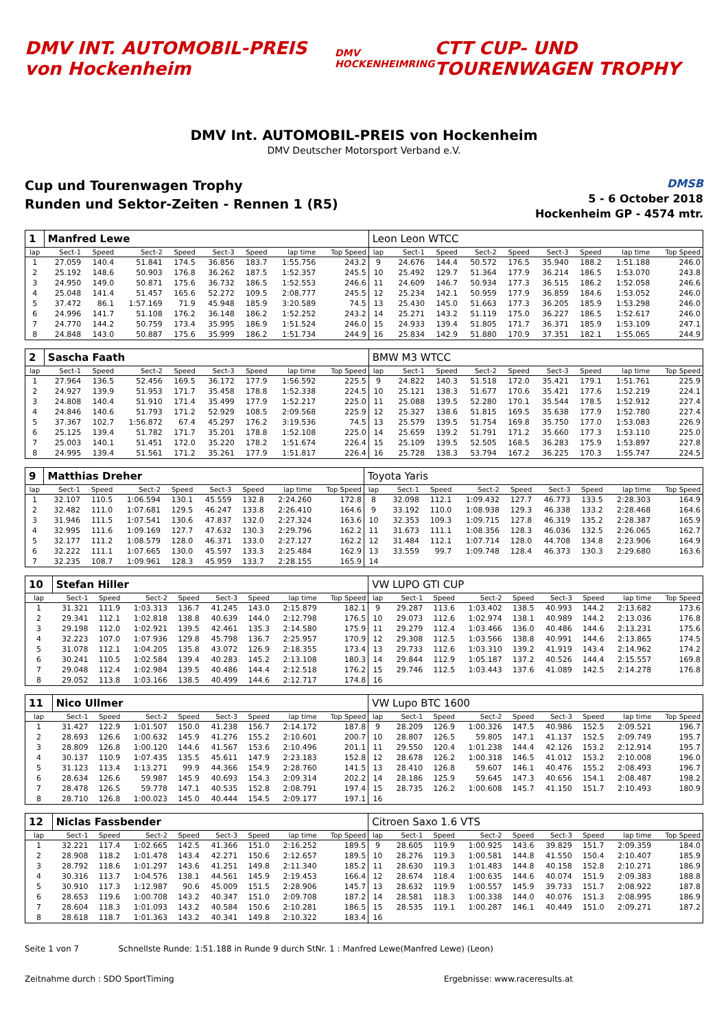DMV INT. AUTOMOBIL-PREIS von Hockenheim
DMV HOCKENHEIMRING
CTT CUP- UND TOURENWAGEN TROPHY
DMV Int. AUTOMOBIL-PREIS von Hockenheim
DMV Deutscher Motorsport Verband e.V.
Cup und Tourenwagen Trophy
Runden und Sektor-Zeiten - Rennen 1 (R5)
DMSB
5 - 6 October 2018
Hockenheim GP - 4574 mtr.
| 1 | Manfred Lewe | | | | | | | | Leon Leon WTCC | | | | | | | | |
| lap | Sect-1 | Speed | Sect-2 | Speed | Sect-3 | Speed | lap time | Top Speed | lap | Sect-1 | Speed | Sect-2 | Speed | Sect-3 | Speed | lap time | Top Speed |
| 1 | 27.059 | 140.4 | 51.841 | 174.5 | 36.856 | 183.7 | 1:55.756 | 243.2 | 9 | 24.676 | 144.4 | 50.572 | 176.5 | 35.940 | 188.2 | 1:51.188 | 246.0 |
| 2 | 25.192 | 148.6 | 50.903 | 176.8 | 36.262 | 187.5 | 1:52.357 | 245.5 | 10 | 25.492 | 129.7 | 51.364 | 177.9 | 36.214 | 186.5 | 1:53.070 | 243.8 |
| 3 | 24.950 | 149.0 | 50.871 | 175.6 | 36.732 | 186.5 | 1:52.553 | 246.6 | 11 | 24.609 | 146.7 | 50.934 | 177.3 | 36.515 | 186.2 | 1:52.058 | 246.6 |
| 4 | 25.048 | 141.4 | 51.457 | 165.6 | 52.272 | 109.5 | 2:08.777 | 245.5 | 12 | 25.234 | 142.1 | 50.959 | 177.9 | 36.859 | 184.6 | 1:53.052 | 246.0 |
| 5 | 37.472 | 86.1 | 1:57.169 | 71.9 | 45.948 | 185.9 | 3:20.589 | 74.5 | 13 | 25.430 | 145.0 | 51.663 | 177.3 | 36.205 | 185.9 | 1:53.298 | 246.0 |
| 6 | 24.996 | 141.7 | 51.108 | 176.2 | 36.148 | 186.2 | 1:52.252 | 243.2 | 14 | 25.271 | 143.2 | 51.119 | 175.0 | 36.227 | 186.5 | 1:52.617 | 246.0 |
| 7 | 24.770 | 144.2 | 50.759 | 173.4 | 35.995 | 186.9 | 1:51.524 | 246.0 | 15 | 24.933 | 139.4 | 51.805 | 171.7 | 36.371 | 185.9 | 1:53.109 | 247.1 |
| 8 | 24.848 | 143.0 | 50.887 | 175.6 | 35.999 | 186.2 | 1:51.734 | 244.9 | 16 | 25.834 | 142.9 | 51.880 | 170.9 | 37.351 | 182.1 | 1:55.065 | 244.9 |
| 2 | Sascha Faath | | | | | | | | BMW M3 WTCC | | | | | | | | |
| lap | Sect-1 | Speed | Sect-2 | Speed | Sect-3 | Speed | lap time | Top Speed | lap | Sect-1 | Speed | Sect-2 | Speed | Sect-3 | Speed | lap time | Top Speed |
| 1 | 27.964 | 136.5 | 52.456 | 169.5 | 36.172 | 177.9 | 1:56.592 | 225.5 | 9 | 24.822 | 140.3 | 51.518 | 172.0 | 35.421 | 179.1 | 1:51.761 | 225.9 |
| 2 | 24.927 | 139.9 | 51.953 | 171.7 | 35.458 | 178.8 | 1:52.338 | 224.5 | 10 | 25.121 | 138.3 | 51.677 | 170.6 | 35.421 | 177.6 | 1:52.219 | 224.1 |
| 3 | 24.808 | 140.4 | 51.910 | 171.4 | 35.499 | 177.9 | 1:52.217 | 225.0 | 11 | 25.088 | 139.5 | 52.280 | 170.1 | 35.544 | 178.5 | 1:52.912 | 227.4 |
| 4 | 24.846 | 140.6 | 51.793 | 171.2 | 52.929 | 108.5 | 2:09.568 | 225.9 | 12 | 25.327 | 138.6 | 51.815 | 169.5 | 35.638 | 177.9 | 1:52.780 | 227.4 |
| 5 | 37.367 | 102.7 | 1:56.872 | 67.4 | 45.297 | 176.2 | 3:19.536 | 74.5 | 13 | 25.579 | 139.5 | 51.754 | 169.8 | 35.750 | 177.0 | 1:53.083 | 226.9 |
| 6 | 25.125 | 139.4 | 51.782 | 171.7 | 35.201 | 178.8 | 1:52.108 | 225.0 | 14 | 25.659 | 139.2 | 51.791 | 171.2 | 35.660 | 177.3 | 1:53.110 | 225.0 |
| 7 | 25.003 | 140.1 | 51.451 | 172.0 | 35.220 | 178.2 | 1:51.674 | 226.4 | 15 | 25.109 | 139.5 | 52.505 | 168.5 | 36.283 | 175.9 | 1:53.897 | 227.8 |
| 8 | 24.995 | 139.4 | 51.561 | 171.2 | 35.261 | 177.9 | 1:51.817 | 226.4 | 16 | 25.728 | 138.3 | 53.794 | 167.2 | 36.225 | 170.3 | 1:55.747 | 224.5 |
| 9 | Matthias Dreher | | | | | | | | Toyota Yaris | | | | | | | | |
| lap | Sect-1 | Speed | Sect-2 | Speed | Sect-3 | Speed | lap time | Top Speed | lap | Sect-1 | Speed | Sect-2 | Speed | Sect-3 | Speed | lap time | Top Speed |
| 1 | 32.107 | 110.5 | 1:06.594 | 130.1 | 45.559 | 132.8 | 2:24.260 | 172.8 | 8 | 32.098 | 112.1 | 1:09.432 | 127.7 | 46.773 | 133.5 | 2:28.303 | 164.9 |
| 2 | 32.482 | 111.0 | 1:07.681 | 129.5 | 46.247 | 133.8 | 2:26.410 | 164.6 | 9 | 33.192 | 110.0 | 1:08.938 | 129.3 | 46.338 | 133.2 | 2:28.468 | 164.6 |
| 3 | 31.946 | 111.5 | 1:07.541 | 130.6 | 47.837 | 132.0 | 2:27.324 | 163.6 | 10 | 32.353 | 109.3 | 1:09.715 | 127.8 | 46.319 | 135.2 | 2:28.387 | 165.9 |
| 4 | 32.995 | 111.6 | 1:09.169 | 127.7 | 47.632 | 130.3 | 2:29.796 | 162.2 | 11 | 31.673 | 111.1 | 1:08.356 | 128.3 | 46.036 | 132.5 | 2:26.065 | 162.7 |
| 5 | 32.177 | 111.2 | 1:08.579 | 128.0 | 46.371 | 133.0 | 2:27.127 | 162.2 | 12 | 31.484 | 112.1 | 1:07.714 | 128.0 | 44.708 | 134.8 | 2:23.906 | 164.9 |
| 6 | 32.222 | 111.1 | 1:07.665 | 130.0 | 45.597 | 133.3 | 2:25.484 | 162.9 | 13 | 33.559 | 99.7 | 1:09.748 | 128.4 | 46.373 | 130.3 | 2:29.680 | 163.6 |
| 7 | 32.235 | 108.7 | 1:09.961 | 128.3 | 45.959 | 133.7 | 2:28.155 | 165.9 | 14 | | | | | | | | |
| 10 | Stefan Hiller | | | | | | | | VW LUPO GTI CUP | | | | | | | | |
| lap | Sect-1 | Speed | Sect-2 | Speed | Sect-3 | Speed | lap time | Top Speed | lap | Sect-1 | Speed | Sect-2 | Speed | Sect-3 | Speed | lap time | Top Speed |
| 1 | 31.321 | 111.9 | 1:03.313 | 136.7 | 41.245 | 143.0 | 2:15.879 | 182.1 | 9 | 29.287 | 113.6 | 1:03.402 | 138.5 | 40.993 | 144.2 | 2:13.682 | 173.6 |
| 2 | 29.341 | 112.1 | 1:02.818 | 138.8 | 40.639 | 144.0 | 2:12.798 | 176.5 | 10 | 29.073 | 112.6 | 1:02.974 | 138.1 | 40.989 | 144.2 | 2:13.036 | 176.8 |
| 3 | 29.198 | 112.0 | 1:02.921 | 139.5 | 42.461 | 135.3 | 2:14.580 | 175.9 | 11 | 29.279 | 112.4 | 1:03.466 | 136.0 | 40.486 | 144.6 | 2:13.231 | 175.6 |
| 4 | 32.223 | 107.0 | 1:07.936 | 129.8 | 45.798 | 136.7 | 2:25.957 | 170.9 | 12 | 29.308 | 112.5 | 1:03.566 | 138.8 | 40.991 | 144.6 | 2:13.865 | 174.5 |
| 5 | 31.078 | 112.1 | 1:04.205 | 135.8 | 43.072 | 126.9 | 2:18.355 | 173.4 | 13 | 29.733 | 112.6 | 1:03.310 | 139.2 | 41.919 | 143.4 | 2:14.962 | 174.2 |
| 6 | 30.241 | 110.5 | 1:02.584 | 139.4 | 40.283 | 145.2 | 2:13.108 | 180.3 | 14 | 29.844 | 112.9 | 1:05.187 | 137.2 | 40.526 | 144.4 | 2:15.557 | 169.8 |
| 7 | 29.048 | 112.4 | 1:02.984 | 139.5 | 40.486 | 144.4 | 2:12.518 | 176.2 | 15 | 29.746 | 112.5 | 1:03.443 | 137.6 | 41.089 | 142.5 | 2:14.278 | 176.8 |
| 8 | 29.052 | 113.8 | 1:03.166 | 138.5 | 40.499 | 144.6 | 2:12.717 | 174.8 | 16 | | | | | | | | |
| 11 | Nico Ullmer | | | | | | | | VW Lupo BTC 1600 | | | | | | | | |
| lap | Sect-1 | Speed | Sect-2 | Speed | Sect-3 | Speed | lap time | Top Speed | lap | Sect-1 | Speed | Sect-2 | Speed | Sect-3 | Speed | lap time | Top Speed |
| 1 | 31.427 | 122.9 | 1:01.507 | 150.0 | 41.238 | 156.7 | 2:14.172 | 187.8 | 9 | 28.209 | 126.9 | 1:00.326 | 147.5 | 40.986 | 152.5 | 2:09.521 | 196.7 |
| 2 | 28.693 | 126.6 | 1:00.632 | 145.9 | 41.276 | 155.2 | 2:10.601 | 200.7 | 10 | 28.807 | 126.5 | 59.805 | 147.1 | 41.137 | 152.5 | 2:09.749 | 195.7 |
| 3 | 28.809 | 126.8 | 1:00.120 | 144.6 | 41.567 | 153.6 | 2:10.496 | 201.1 | 11 | 29.550 | 120.4 | 1:01.238 | 144.4 | 42.126 | 153.2 | 2:12.914 | 195.7 |
| 4 | 30.137 | 110.9 | 1:07.435 | 135.5 | 45.611 | 147.9 | 2:23.183 | 152.8 | 12 | 28.678 | 126.2 | 1:00.318 | 146.5 | 41.012 | 153.2 | 2:10.008 | 196.0 |
| 5 | 31.123 | 113.4 | 1:13.271 | 99.9 | 44.366 | 154.9 | 2:28.760 | 141.5 | 13 | 28.410 | 126.8 | 59.607 | 146.1 | 40.476 | 155.2 | 2:08.493 | 196.7 |
| 6 | 28.634 | 126.6 | 59.987 | 145.9 | 40.693 | 154.3 | 2:09.314 | 202.2 | 14 | 28.186 | 125.9 | 59.645 | 147.3 | 40.656 | 154.1 | 2:08.487 | 198.2 |
| 7 | 28.478 | 126.5 | 59.778 | 147.1 | 40.535 | 152.8 | 2:08.791 | 197.4 | 15 | 28.735 | 126.2 | 1:00.608 | 145.7 | 41.150 | 151.7 | 2:10.493 | 180.9 |
| 8 | 28.710 | 126.8 | 1:00.023 | 145.0 | 40.444 | 154.5 | 2:09.177 | 197.1 | 16 | | | | | | | | |
| 12 | Niclas Fassbender | | | | | | | | Citroen Saxo 1.6 VTS | | | | | | | | |
| lap | Sect-1 | Speed | Sect-2 | Speed | Sect-3 | Speed | lap time | Top Speed | lap | Sect-1 | Speed | Sect-2 | Speed | Sect-3 | Speed | lap time | Top Speed |
| 1 | 32.221 | 117.4 | 1:02.665 | 142.5 | 41.366 | 151.0 | 2:16.252 | 189.5 | 9 | 28.605 | 119.9 | 1:00.925 | 143.6 | 39.829 | 151.7 | 2:09.359 | 184.0 |
| 2 | 28.908 | 118.2 | 1:01.478 | 143.4 | 42.271 | 150.6 | 2:12.657 | 189.5 | 10 | 28.276 | 119.3 | 1:00.581 | 144.8 | 41.550 | 150.4 | 2:10.407 | 185.9 |
| 3 | 28.792 | 118.6 | 1:01.297 | 143.6 | 41.251 | 149.8 | 2:11.340 | 185.2 | 11 | 28.630 | 119.3 | 1:01.483 | 144.8 | 40.158 | 152.8 | 2:10.271 | 186.9 |
| 4 | 30.316 | 113.7 | 1:04.576 | 138.1 | 44.561 | 145.9 | 2:19.453 | 166.4 | 12 | 28.674 | 118.4 | 1:00.635 | 144.6 | 40.074 | 151.9 | 2:09.383 | 188.8 |
| 5 | 30.910 | 117.3 | 1:12.987 | 90.6 | 45.009 | 151.5 | 2:28.906 | 145.7 | 13 | 28.632 | 119.9 | 1:00.557 | 145.9 | 39.733 | 151.7 | 2:08.922 | 187.8 |
| 6 | 28.653 | 119.6 | 1:00.708 | 143.2 | 40.347 | 151.0 | 2:09.708 | 187.2 | 14 | 28.581 | 118.3 | 1:00.338 | 144.0 | 40.076 | 151.3 | 2:08.995 | 186.9 |
| 7 | 28.604 | 118.3 | 1:01.093 | 143.2 | 40.584 | 150.6 | 2:10.281 | 186.5 | 15 | 28.535 | 119.1 | 1:00.287 | 146.1 | 40.449 | 151.0 | 2:09.271 | 187.2 |
| 8 | 28.618 | 118.7 | 1:01.363 | 143.2 | 40.341 | 149.8 | 2:10.322 | 183.4 | 16 | | | | | | | | |
Seite 1 von 7 Schnellste Runde: 1:51.188 in Runde 9 durch StNr. 1 : Manfred Lewe(Manfred Lewe) (Leon)
Zeitnahme durch : SDO SportTiming Ergebnisse: www.raceresults.at